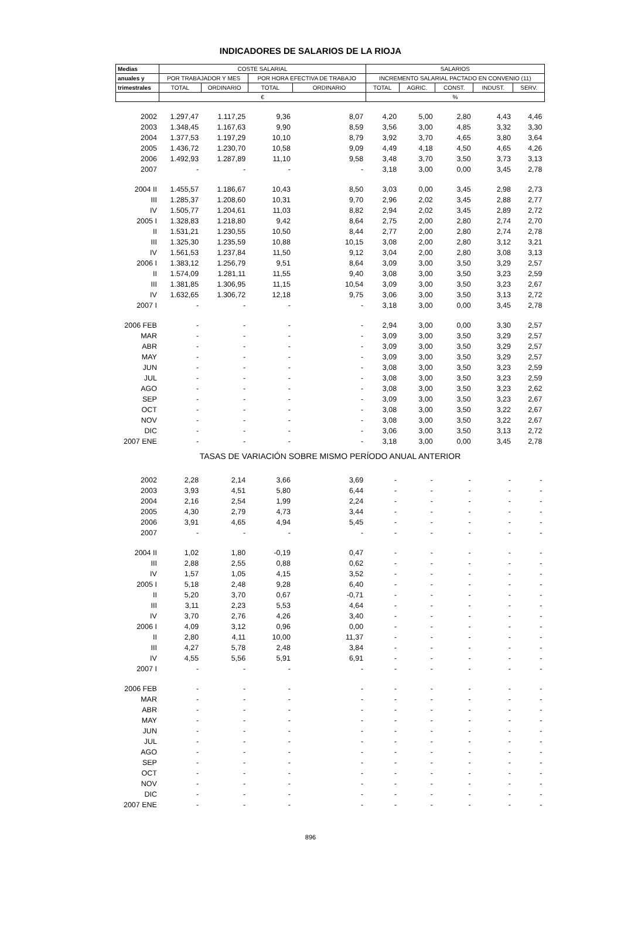INDICADORES DE SALARIOS DE LA RIOJA
| Medias | COSTE SALARIAL | | | | SALARIOS | | | | |
| --- | --- | --- | --- | --- | --- | --- | --- | --- | --- |
| anuales y | POR TRABAJADOR Y MES | | POR HORA EFECTIVA DE TRABAJO | | INCREMENTO SALARIAL PACTADO EN CONVENIO (11) | | | | |
| trimestrales | TOTAL | ORDINARIO | TOTAL | ORDINARIO | TOTAL | AGRIC. | CONST. | INDUST. | SERV. |
| | € | | | | % | | | | |
| 2002 | 1.297,47 | 1.117,25 | 9,36 | 8,07 | 4,20 | 5,00 | 2,80 | 4,43 | 4,46 |
| 2003 | 1.348,45 | 1.167,63 | 9,90 | 8,59 | 3,56 | 3,00 | 4,85 | 3,32 | 3,30 |
| 2004 | 1.377,53 | 1.197,29 | 10,10 | 8,79 | 3,92 | 3,70 | 4,65 | 3,80 | 3,64 |
| 2005 | 1.436,72 | 1.230,70 | 10,58 | 9,09 | 4,49 | 4,18 | 4,50 | 4,65 | 4,26 |
| 2006 | 1.492,93 | 1.287,89 | 11,10 | 9,58 | 3,48 | 3,70 | 3,50 | 3,73 | 3,13 |
| 2007 | - | - | - | - | 3,18 | 3,00 | 0,00 | 3,45 | 2,78 |
| 2004 II | 1.455,57 | 1.186,67 | 10,43 | 8,50 | 3,03 | 0,00 | 3,45 | 2,98 | 2,73 |
| III | 1.285,37 | 1.208,60 | 10,31 | 9,70 | 2,96 | 2,02 | 3,45 | 2,88 | 2,77 |
| IV | 1.505,77 | 1.204,61 | 11,03 | 8,82 | 2,94 | 2,02 | 3,45 | 2,89 | 2,72 |
| 2005 I | 1.328,83 | 1.218,80 | 9,42 | 8,64 | 2,75 | 2,00 | 2,80 | 2,74 | 2,70 |
| II | 1.531,21 | 1.230,55 | 10,50 | 8,44 | 2,77 | 2,00 | 2,80 | 2,74 | 2,78 |
| III | 1.325,30 | 1.235,59 | 10,88 | 10,15 | 3,08 | 2,00 | 2,80 | 3,12 | 3,21 |
| IV | 1.561,53 | 1.237,84 | 11,50 | 9,12 | 3,04 | 2,00 | 2,80 | 3,08 | 3,13 |
| 2006 I | 1.383,12 | 1.256,79 | 9,51 | 8,64 | 3,09 | 3,00 | 3,50 | 3,29 | 2,57 |
| II | 1.574,09 | 1.281,11 | 11,55 | 9,40 | 3,08 | 3,00 | 3,50 | 3,23 | 2,59 |
| III | 1.381,85 | 1.306,95 | 11,15 | 10,54 | 3,09 | 3,00 | 3,50 | 3,23 | 2,67 |
| IV | 1.632,65 | 1.306,72 | 12,18 | 9,75 | 3,06 | 3,00 | 3,50 | 3,13 | 2,72 |
| 2007 I | - | - | - | - | 3,18 | 3,00 | 0,00 | 3,45 | 2,78 |
| 2006 FEB | - | - | - | - | 2,94 | 3,00 | 0,00 | 3,30 | 2,57 |
| MAR | - | - | - | - | 3,09 | 3,00 | 3,50 | 3,29 | 2,57 |
| ABR | - | - | - | - | 3,09 | 3,00 | 3,50 | 3,29 | 2,57 |
| MAY | - | - | - | - | 3,09 | 3,00 | 3,50 | 3,29 | 2,57 |
| JUN | - | - | - | - | 3,08 | 3,00 | 3,50 | 3,23 | 2,59 |
| JUL | - | - | - | - | 3,08 | 3,00 | 3,50 | 3,23 | 2,59 |
| AGO | - | - | - | - | 3,08 | 3,00 | 3,50 | 3,23 | 2,62 |
| SEP | - | - | - | - | 3,09 | 3,00 | 3,50 | 3,23 | 2,67 |
| OCT | - | - | - | - | 3,08 | 3,00 | 3,50 | 3,22 | 2,67 |
| NOV | - | - | - | - | 3,08 | 3,00 | 3,50 | 3,22 | 2,67 |
| DIC | - | - | - | - | 3,06 | 3,00 | 3,50 | 3,13 | 2,72 |
| 2007 ENE | - | - | - | - | 3,18 | 3,00 | 0,00 | 3,45 | 2,78 |
| TASAS DE VARIACIÓN SOBRE MISMO PERÍODO ANUAL ANTERIOR | | | | | | | | | |
| 2002 | 2,28 | 2,14 | 3,66 | 3,69 | - | - | - | - | - |
| 2003 | 3,93 | 4,51 | 5,80 | 6,44 | - | - | - | - | - |
| 2004 | 2,16 | 2,54 | 1,99 | 2,24 | - | - | - | - | - |
| 2005 | 4,30 | 2,79 | 4,73 | 3,44 | - | - | - | - | - |
| 2006 | 3,91 | 4,65 | 4,94 | 5,45 | - | - | - | - | - |
| 2007 | - | - | - | - | - | - | - | - | - |
| 2004 II | 1,02 | 1,80 | -0,19 | 0,47 | - | - | - | - | - |
| III | 2,88 | 2,55 | 0,88 | 0,62 | - | - | - | - | - |
| IV | 1,57 | 1,05 | 4,15 | 3,52 | - | - | - | - | - |
| 2005 I | 5,18 | 2,48 | 9,28 | 6,40 | - | - | - | - | - |
| II | 5,20 | 3,70 | 0,67 | -0,71 | - | - | - | - | - |
| III | 3,11 | 2,23 | 5,53 | 4,64 | - | - | - | - | - |
| IV | 3,70 | 2,76 | 4,26 | 3,40 | - | - | - | - | - |
| 2006 I | 4,09 | 3,12 | 0,96 | 0,00 | - | - | - | - | - |
| II | 2,80 | 4,11 | 10,00 | 11,37 | - | - | - | - | - |
| III | 4,27 | 5,78 | 2,48 | 3,84 | - | - | - | - | - |
| IV | 4,55 | 5,56 | 5,91 | 6,91 | - | - | - | - | - |
| 2007 I | - | - | - | - | - | - | - | - | - |
| 2006 FEB | - | - | - | - | - | - | - | - | - |
| MAR | - | - | - | - | - | - | - | - | - |
| ABR | - | - | - | - | - | - | - | - | - |
| MAY | - | - | - | - | - | - | - | - | - |
| JUN | - | - | - | - | - | - | - | - | - |
| JUL | - | - | - | - | - | - | - | - | - |
| AGO | - | - | - | - | - | - | - | - | - |
| SEP | - | - | - | - | - | - | - | - | - |
| OCT | - | - | - | - | - | - | - | - | - |
| NOV | - | - | - | - | - | - | - | - | - |
| DIC | - | - | - | - | - | - | - | - | - |
| 2007 ENE | - | - | - | - | - | - | - | - | - |
896